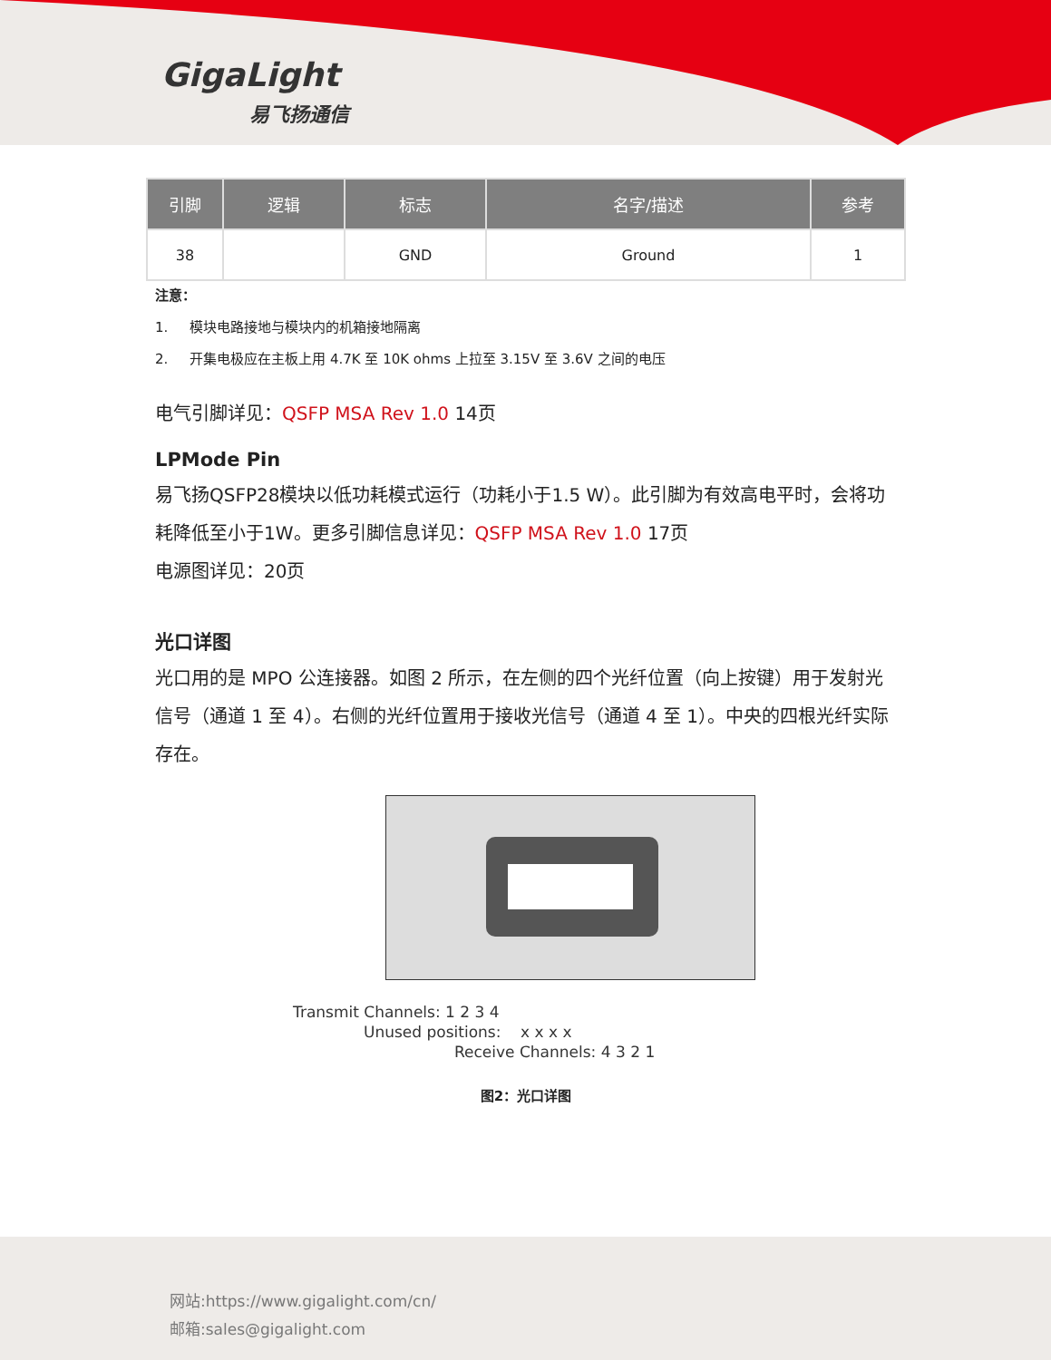GigaLight
易飞扬通信
| 引脚 | 逻辑 | 标志 | 名字/描述 | 参考 |
| --- | --- | --- | --- | --- |
| 38 | | GND | Ground | 1 |
注意：
1. 模块电路接地与模块内的机箱接地隔离
2. 开集电极应在主板上用 4.7K 至 10K ohms 上拉至 3.15V 至 3.6V 之间的电压
电气引脚详见：QSFP MSA Rev 1.0 14页
LPMode Pin
易飞扬QSFP28模块以低功耗模式运行（功耗小于1.5 W）。此引脚为有效高电平时，会将功耗降低至小于1W。更多引脚信息详见：QSFP MSA Rev 1.0 17页
电源图详见：20页
光口详图
光口用的是 MPO 公连接器。如图 2 所示，在左侧的四个光纤位置（向上按键）用于发射光信号（通道 1 至 4）。右侧的光纤位置用于接收光信号（通道 4 至 1）。中央的四根光纤实际存在。
Transmit Channels: 1 2 3 4
Unused positions: x x x x
Receive Channels: 4 3 2 1
图2：光口详图
网站:https://www.gigalight.com/cn/
邮箱:sales@gigalight.com